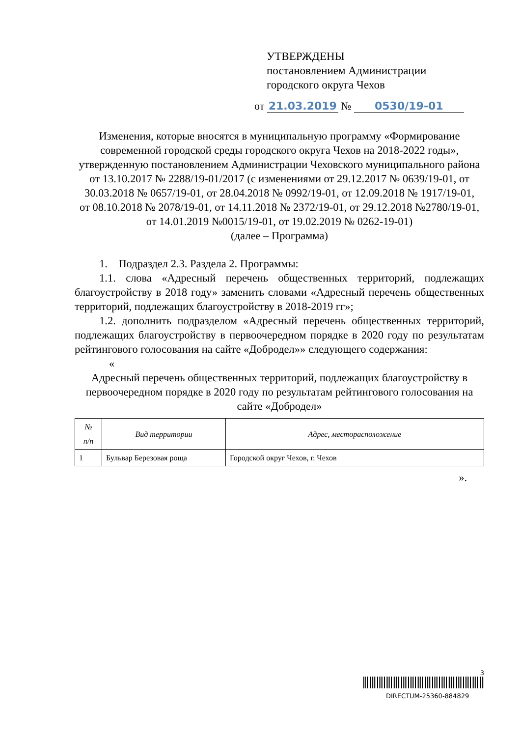УТВЕРЖДЕНЫ
постановлением Администрации
городского округа Чехов
от 21.03.2019 № 0530/19-01
Изменения, которые вносятся в муниципальную программу «Формирование современной городской среды городского округа Чехов на 2018-2022 годы», утвержденную постановлением Администрации Чеховского муниципального района от 13.10.2017 № 2288/19-01/2017 (с изменениями от 29.12.2017 № 0639/19-01, от 30.03.2018 № 0657/19-01, от 28.04.2018 № 0992/19-01, от 12.09.2018 № 1917/19-01,
от 08.10.2018 № 2078/19-01, от 14.11.2018 № 2372/19-01, от 29.12.2018 №2780/19-01, от 14.01.2019 №0015/19-01, от 19.02.2019 № 0262-19-01)
(далее – Программа)
1. Подраздел 2.3. Раздела 2. Программы:
1.1. слова «Адресный перечень общественных территорий, подлежащих благоустройству в 2018 году» заменить словами «Адресный перечень общественных территорий, подлежащих благоустройству в 2018-2019 гг»;
1.2. дополнить подразделом «Адресный перечень общественных территорий, подлежащих благоустройству в первоочередном порядке в 2020 году по результатам рейтингового голосования на сайте «Добродел»» следующего содержания:
«
Адресный перечень общественных территорий, подлежащих благоустройству в первоочередном порядке в 2020 году по результатам рейтингового голосования на сайте «Добродел»
| № п/п | Вид территории | Адрес, месторасположение |
| --- | --- | --- |
| 1 | Бульвар Березовая роща | Городской округ Чехов, г. Чехов |
».
3
DIRECTUM-25360-884829